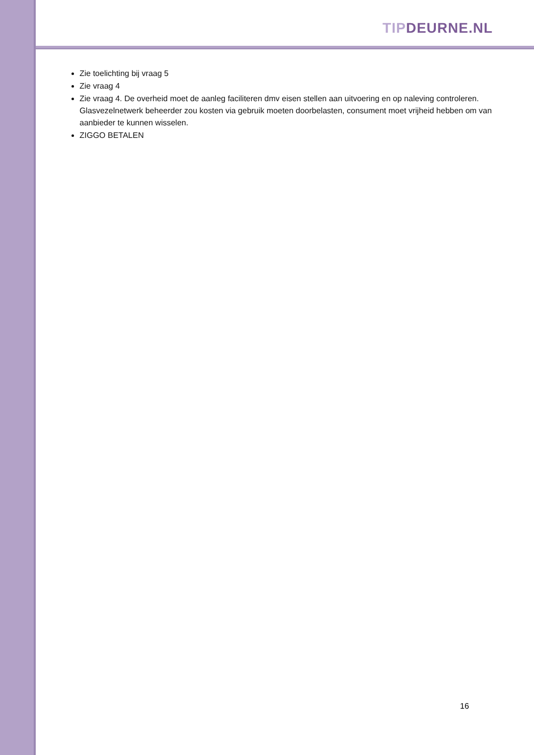TIP DEURNE.NL
Zie toelichting bij vraag 5
Zie vraag 4
Zie vraag 4. De overheid moet de aanleg faciliteren dmv eisen stellen aan uitvoering en op naleving controleren. Glasvezelnetwerk beheerder zou kosten via gebruik moeten doorbelasten, consument moet vrijheid hebben om van aanbieder te kunnen wisselen.
ZIGGO BETALEN
16